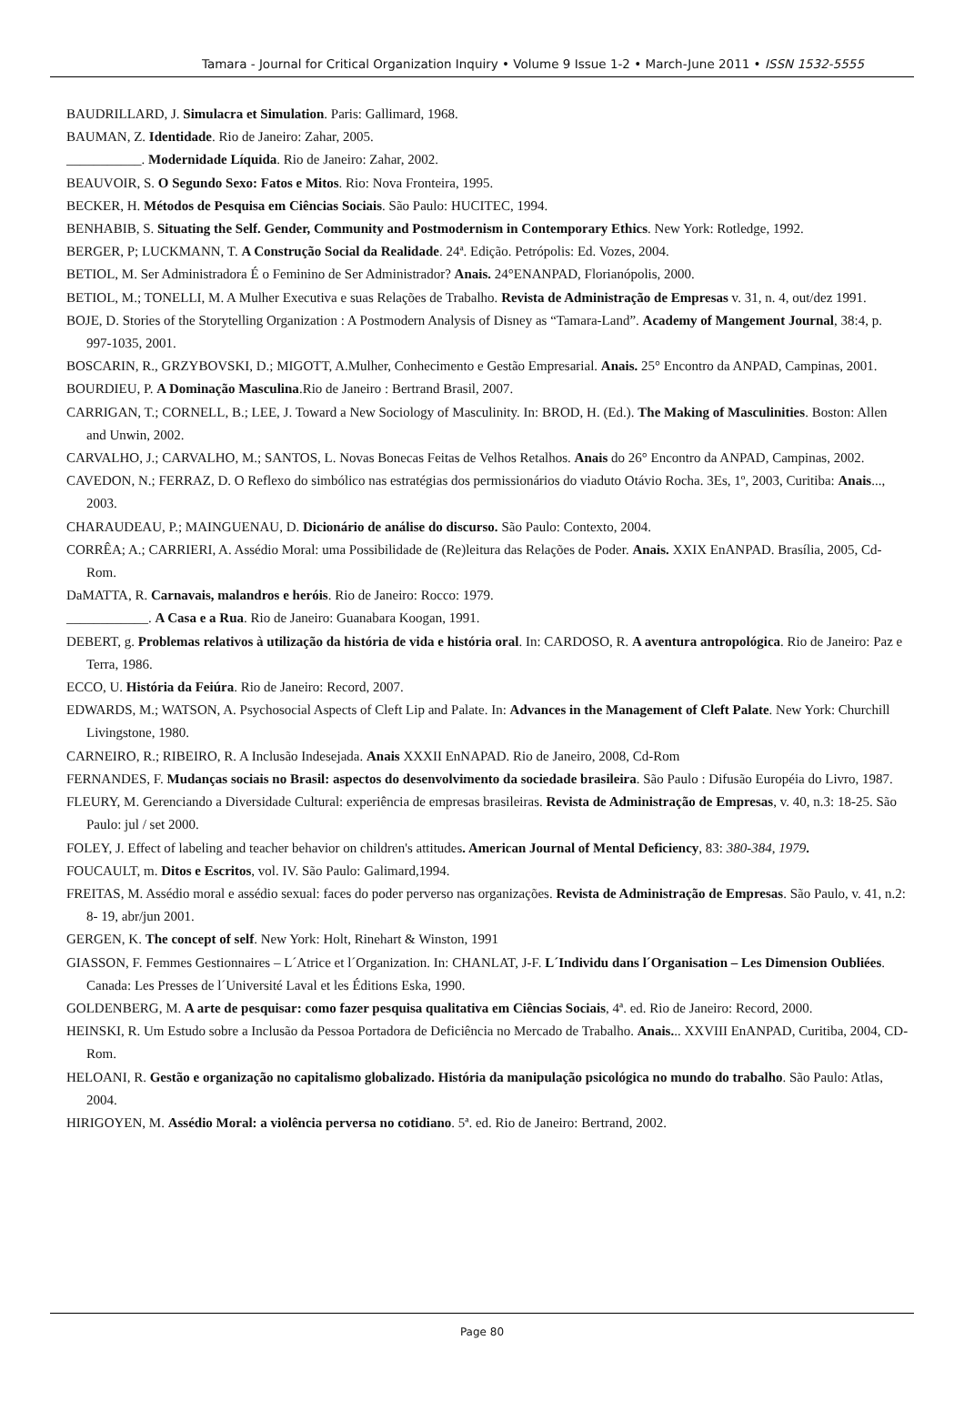Tamara - Journal for Critical Organization Inquiry • Volume 9 Issue 1-2 • March-June 2011 • ISSN 1532-5555
BAUDRILLARD, J. Simulacra et Simulation. Paris: Gallimard, 1968.
BAUMAN, Z. Identidade. Rio de Janeiro: Zahar, 2005.
___________. Modernidade Líquida. Rio de Janeiro: Zahar, 2002.
BEAUVOIR, S. O Segundo Sexo: Fatos e Mitos. Rio: Nova Fronteira, 1995.
BECKER, H. Métodos de Pesquisa em Ciências Sociais. São Paulo: HUCITEC, 1994.
BENHABIB, S. Situating the Self. Gender, Community and Postmodernism in Contemporary Ethics. New York: Rotledge, 1992.
BERGER, P; LUCKMANN, T. A Construção Social da Realidade. 24ª. Edição. Petrópolis: Ed. Vozes, 2004.
BETIOL, M. Ser Administradora É o Feminino de Ser Administrador? Anais. 24°ENANPAD, Florianópolis, 2000.
BETIOL, M.; TONELLI, M. A Mulher Executiva e suas Relações de Trabalho. Revista de Administração de Empresas v. 31, n. 4, out/dez 1991.
BOJE, D. Stories of the Storytelling Organization : A Postmodern Analysis of Disney as “Tamara-Land”. Academy of Mangement Journal, 38:4, p. 997-1035, 2001.
BOSCARIN, R., GRZYBOVSKI, D.; MIGOTT, A.Mulher, Conhecimento e Gestão Empresarial. Anais. 25° Encontro da ANPAD, Campinas, 2001.
BOURDIEU, P. A Dominação Masculina.Rio de Janeiro : Bertrand Brasil, 2007.
CARRIGAN, T.; CORNELL, B.; LEE, J. Toward a New Sociology of Masculinity. In: BROD, H. (Ed.). The Making of Masculinities. Boston: Allen and Unwin, 2002.
CARVALHO, J.; CARVALHO, M.; SANTOS, L. Novas Bonecas Feitas de Velhos Retalhos. Anais do 26° Encontro da ANPAD, Campinas, 2002.
CAVEDON, N.; FERRAZ, D. O Reflexo do simbólico nas estratégias dos permissionários do viaduto Otávio Rocha. 3Es, 1º, 2003, Curitiba: Anais..., 2003.
CHARAUDEAU, P.; MAINGUENAU, D. Dicionário de análise do discurso. São Paulo: Contexto, 2004.
CORRÊA; A.; CARRIERI, A. Assédio Moral: uma Possibilidade de (Re)leitura das Relações de Poder. Anais. XXIX EnANPAD. Brasília, 2005, Cd-Rom.
DaMATTA, R. Carnavais, malandros e heróis. Rio de Janeiro: Rocco: 1979.
____________. A Casa e a Rua. Rio de Janeiro: Guanabara Koogan, 1991.
DEBERT, g. Problemas relativos à utilização da história de vida e história oral. In: CARDOSO, R. A aventura antropológica. Rio de Janeiro: Paz e Terra, 1986.
ECCO, U. História da Feiúra. Rio de Janeiro: Record, 2007.
EDWARDS, M.; WATSON, A. Psychosocial Aspects of Cleft Lip and Palate. In: Advances in the Management of Cleft Palate. New York: Churchill Livingstone, 1980.
CARNEIRO, R.; RIBEIRO, R. A Inclusão Indesejada. Anais XXXII EnNAPAD. Rio de Janeiro, 2008, Cd-Rom
FERNANDES, F. Mudanças sociais no Brasil: aspectos do desenvolvimento da sociedade brasileira. São Paulo : Difusão Européia do Livro, 1987.
FLEURY, M. Gerenciando a Diversidade Cultural: experiência de empresas brasileiras. Revista de Administração de Empresas, v. 40, n.3: 18-25. São Paulo: jul / set 2000.
FOLEY, J. Effect of labeling and teacher behavior on children's attitudes. American Journal of Mental Deficiency, 83: 380-384, 1979.
FOUCAULT, m. Ditos e Escritos, vol. IV. São Paulo: Galimard,1994.
FREITAS, M. Assédio moral e assédio sexual: faces do poder perverso nas organizações. Revista de Administração de Empresas. São Paulo, v. 41, n.2: 8- 19, abr/jun 2001.
GERGEN, K. The concept of self. New York: Holt, Rinehart & Winston, 1991
GIASSON, F. Femmes Gestionnaires – L´Atrice et l´Organization. In: CHANLAT, J-F. L´Individu dans l´Organisation – Les Dimension Oubliées. Canada: Les Presses de l´Université Laval et les Éditions Eska, 1990.
GOLDENBERG, M. A arte de pesquisar: como fazer pesquisa qualitativa em Ciências Sociais, 4ª. ed. Rio de Janeiro: Record, 2000.
HEINSKI, R. Um Estudo sobre a Inclusão da Pessoa Portadora de Deficiência no Mercado de Trabalho. Anais... XXVIII EnANPAD, Curitiba, 2004, CD-Rom.
HELOANI, R. Gestão e organização no capitalismo globalizado. História da manipulação psicológica no mundo do trabalho. São Paulo: Atlas, 2004.
HIRIGOYEN, M. Assédio Moral: a violência perversa no cotidiano. 5ª. ed. Rio de Janeiro: Bertrand, 2002.
Page 80